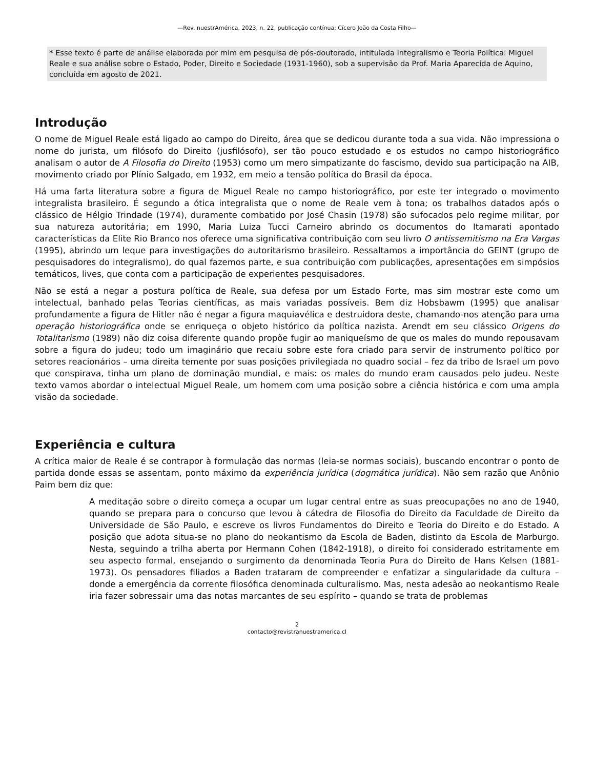—Rev. nuestrAmérica, 2023, n. 22, publicação contínua; Cícero João da Costa Filho—
* Esse texto é parte de análise elaborada por mim em pesquisa de pós-doutorado, intitulada Integralismo e Teoria Política: Miguel Reale e sua análise sobre o Estado, Poder, Direito e Sociedade (1931-1960), sob a supervisão da Prof. Maria Aparecida de Aquino, concluída em agosto de 2021.
Introdução
O nome de Miguel Reale está ligado ao campo do Direito, área que se dedicou durante toda a sua vida. Não impressiona o nome do jurista, um filósofo do Direito (jusfilósofo), ser tão pouco estudado e os estudos no campo historiográfico analisam o autor de A Filosofia do Direito (1953) como um mero simpatizante do fascismo, devido sua participação na AIB, movimento criado por Plínio Salgado, em 1932, em meio a tensão política do Brasil da época.
Há uma farta literatura sobre a figura de Miguel Reale no campo historiográfico, por este ter integrado o movimento integralista brasileiro. É segundo a ótica integralista que o nome de Reale vem à tona; os trabalhos datados após o clássico de Hélgio Trindade (1974), duramente combatido por José Chasin (1978) são sufocados pelo regime militar, por sua natureza autoritária; em 1990, Maria Luiza Tucci Carneiro abrindo os documentos do Itamarati apontado características da Elite Rio Branco nos oferece uma significativa contribuição com seu livro O antissemitismo na Era Vargas (1995), abrindo um leque para investigações do autoritarismo brasileiro. Ressaltamos a importância do GEINT (grupo de pesquisadores do integralismo), do qual fazemos parte, e sua contribuição com publicações, apresentações em simpósios temáticos, lives, que conta com a participação de experientes pesquisadores.
Não se está a negar a postura política de Reale, sua defesa por um Estado Forte, mas sim mostrar este como um intelectual, banhado pelas Teorias científicas, as mais variadas possíveis. Bem diz Hobsbawm (1995) que analisar profundamente a figura de Hitler não é negar a figura maquiavélica e destruidora deste, chamando-nos atenção para uma operação historiográfica onde se enriqueça o objeto histórico da política nazista. Arendt em seu clássico Origens do Totalitarismo (1989) não diz coisa diferente quando propõe fugir ao maniqueísmo de que os males do mundo repousavam sobre a figura do judeu; todo um imaginário que recaiu sobre este fora criado para servir de instrumento político por setores reacionários – uma direita temente por suas posições privilegiada no quadro social – fez da tribo de Israel um povo que conspirava, tinha um plano de dominação mundial, e mais: os males do mundo eram causados pelo judeu. Neste texto vamos abordar o intelectual Miguel Reale, um homem com uma posição sobre a ciência histórica e com uma ampla visão da sociedade.
Experiência e cultura
A crítica maior de Reale é se contrapor à formulação das normas (leia-se normas sociais), buscando encontrar o ponto de partida donde essas se assentam, ponto máximo da experiência jurídica (dogmática jurídica). Não sem razão que Anônio Paim bem diz que:
A meditação sobre o direito começa a ocupar um lugar central entre as suas preocupações no ano de 1940, quando se prepara para o concurso que levou à cátedra de Filosofia do Direito da Faculdade de Direito da Universidade de São Paulo, e escreve os livros Fundamentos do Direito e Teoria do Direito e do Estado. A posição que adota situa-se no plano do neokantismo da Escola de Baden, distinto da Escola de Marburgo. Nesta, seguindo a trilha aberta por Hermann Cohen (1842-1918), o direito foi considerado estritamente em seu aspecto formal, ensejando o surgimento da denominada Teoria Pura do Direito de Hans Kelsen (1881-1973). Os pensadores filiados a Baden trataram de compreender e enfatizar a singularidade da cultura – donde a emergência da corrente filosófica denominada culturalismo. Mas, nesta adesão ao neokantismo Reale iria fazer sobressair uma das notas marcantes de seu espírito – quando se trata de problemas
2
contacto@revistranuestramerica.cl